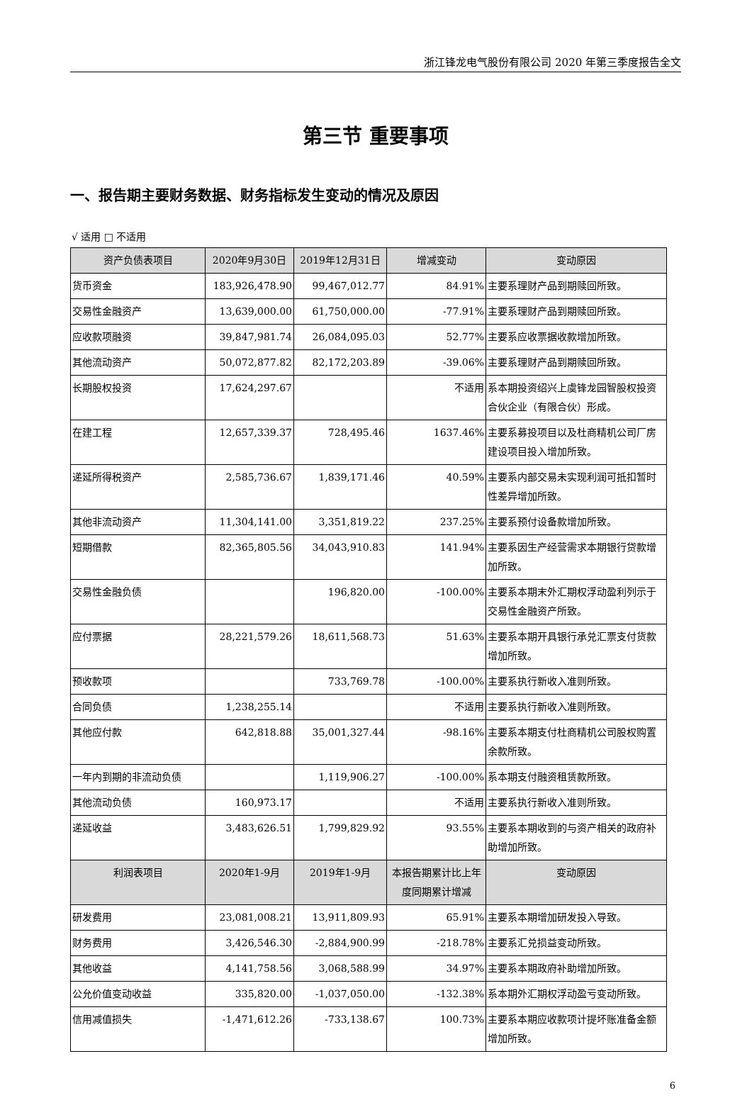浙江锋龙电气股份有限公司 2020 年第三季度报告全文
第三节 重要事项
一、报告期主要财务数据、财务指标发生变动的情况及原因
√ 适用 □ 不适用
| 资产负债表项目 | 2020年9月30日 | 2019年12月31日 | 增减变动 | 变动原因 |
| --- | --- | --- | --- | --- |
| 货币资金 | 183,926,478.90 | 99,467,012.77 | 84.91% | 主要系理财产品到期赎回所致。 |
| 交易性金融资产 | 13,639,000.00 | 61,750,000.00 | -77.91% | 主要系理财产品到期赎回所致。 |
| 应收款项融资 | 39,847,981.74 | 26,084,095.03 | 52.77% | 主要系应收票据收款增加所致。 |
| 其他流动资产 | 50,072,877.82 | 82,172,203.89 | -39.06% | 主要系理财产品到期赎回所致。 |
| 长期股权投资 | 17,624,297.67 | | 不适用 | 系本期投资绍兴上虞锋龙园智股权投资合伙企业（有限合伙）形成。 |
| 在建工程 | 12,657,339.37 | 728,495.46 | 1637.46% | 主要系募投项目以及杜商精机公司厂房建设项目投入增加所致。 |
| 递延所得税资产 | 2,585,736.67 | 1,839,171.46 | 40.59% | 主要系内部交易未实现利润可抵扣暂时性差异增加所致。 |
| 其他非流动资产 | 11,304,141.00 | 3,351,819.22 | 237.25% | 主要系预付设备款增加所致。 |
| 短期借款 | 82,365,805.56 | 34,043,910.83 | 141.94% | 主要系因生产经营需求本期银行贷款增加所致。 |
| 交易性金融负债 | | 196,820.00 | -100.00% | 主要系本期末外汇期权浮动盈利列示于交易性金融资产所致。 |
| 应付票据 | 28,221,579.26 | 18,611,568.73 | 51.63% | 主要系本期开具银行承兑汇票支付货款增加所致。 |
| 预收款项 | | 733,769.78 | -100.00% | 主要系执行新收入准则所致。 |
| 合同负债 | 1,238,255.14 | | 不适用 | 主要系执行新收入准则所致。 |
| 其他应付款 | 642,818.88 | 35,001,327.44 | -98.16% | 主要系本期支付杜商精机公司股权购置余款所致。 |
| 一年内到期的非流动负债 | | 1,119,906.27 | -100.00% | 系本期支付融资租赁款所致。 |
| 其他流动负债 | 160,973.17 | | 不适用 | 主要系执行新收入准则所致。 |
| 递延收益 | 3,483,626.51 | 1,799,829.92 | 93.55% | 主要系本期收到的与资产相关的政府补助增加所致。 |
| 利润表项目 | 2020年1-9月 | 2019年1-9月 | 本报告期累计比上年度同期累计增减 | 变动原因 |
| 研发费用 | 23,081,008.21 | 13,911,809.93 | 65.91% | 主要系本期增加研发投入导致。 |
| 财务费用 | 3,426,546.30 | -2,884,900.99 | -218.78% | 主要系汇兑损益变动所致。 |
| 其他收益 | 4,141,758.56 | 3,068,588.99 | 34.97% | 主要系本期政府补助增加所致。 |
| 公允价值变动收益 | 335,820.00 | -1,037,050.00 | -132.38% | 系本期外汇期权浮动盈亏变动所致。 |
| 信用减值损失 | -1,471,612.26 | -733,138.67 | 100.73% | 主要系本期应收款项计提坏账准备金额增加所致。 |
6